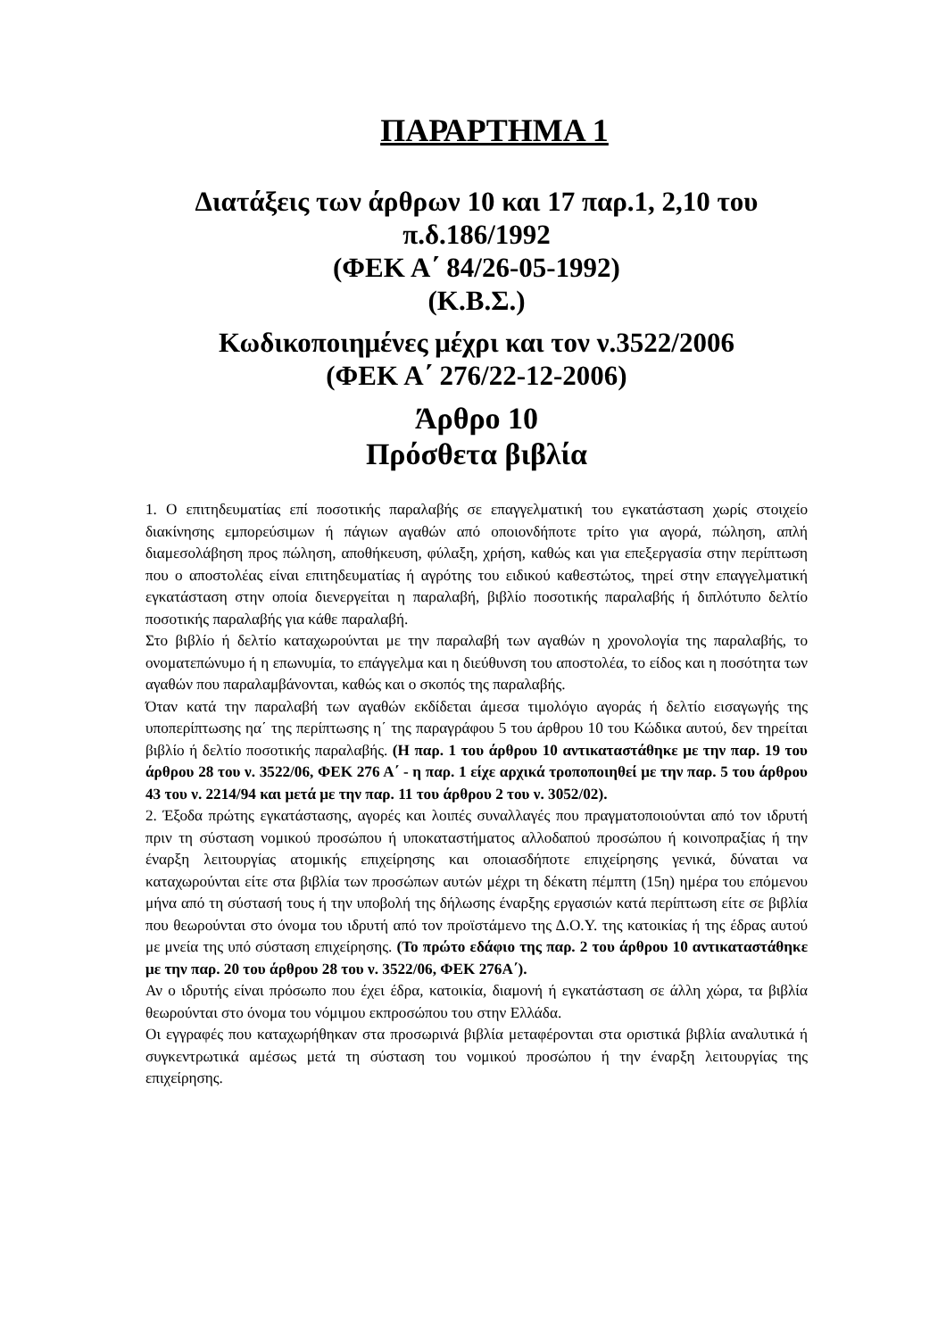ΠΑΡΑΡΤΗΜΑ 1
Διατάξεις των άρθρων 10 και 17 παρ.1, 2,10 του
π.δ.186/1992
(ΦΕΚ Α΄ 84/26-05-1992)
(Κ.Β.Σ.)
Κωδικοποιημένες μέχρι και τον ν.3522/2006
(ΦΕΚ Α΄ 276/22-12-2006)
Άρθρο 10
Πρόσθετα βιβλία
1. Ο επιτηδευματίας επί ποσοτικής παραλαβής σε επαγγελματική του εγκατάσταση χωρίς στοιχείο διακίνησης εμπορεύσιμων ή πάγιων αγαθών από οποιονδήποτε τρίτο για αγορά, πώληση, απλή διαμεσολάβηση προς πώληση, αποθήκευση, φύλαξη, χρήση, καθώς και για επεξεργασία στην περίπτωση που ο αποστολέας είναι επιτηδευματίας ή αγρότης του ειδικού καθεστώτος, τηρεί στην επαγγελματική εγκατάσταση στην οποία διενεργείται η παραλαβή, βιβλίο ποσοτικής παραλαβής ή διπλότυπο δελτίο ποσοτικής παραλαβής για κάθε παραλαβή.
Στο βιβλίο ή δελτίο καταχωρούνται με την παραλαβή των αγαθών η χρονολογία της παραλαβής, το ονοματεπώνυμο ή η επωνυμία, το επάγγελμα και η διεύθυνση του αποστολέα, το είδος και η ποσότητα των αγαθών που παραλαμβάνονται, καθώς και ο σκοπός της παραλαβής.
Όταν κατά την παραλαβή των αγαθών εκδίδεται άμεσα τιμολόγιο αγοράς ή δελτίο εισαγωγής της υποπερίπτωσης ηα΄ της περίπτωσης η΄ της παραγράφου 5 του άρθρου 10 του Κώδικα αυτού, δεν τηρείται βιβλίο ή δελτίο ποσοτικής παραλαβής. (Η παρ. 1 του άρθρου 10 αντικαταστάθηκε με την παρ. 19 του άρθρου 28 του ν. 3522/06, ΦΕΚ 276 Α΄ - η παρ. 1 είχε αρχικά τροποποιηθεί με την παρ. 5 του άρθρου 43 του ν. 2214/94 και μετά με την παρ. 11 του άρθρου 2 του ν. 3052/02).
2. Έξοδα πρώτης εγκατάστασης, αγορές και λοιπές συναλλαγές που πραγματοποιούνται από τον ιδρυτή πριν τη σύσταση νομικού προσώπου ή υποκαταστήματος αλλοδαπού προσώπου ή κοινοπραξίας ή την έναρξη λειτουργίας ατομικής επιχείρησης και οποιασδήποτε επιχείρησης γενικά, δύναται να καταχωρούνται είτε στα βιβλία των προσώπων αυτών μέχρι τη δέκατη πέμπτη (15η) ημέρα του επόμενου μήνα από τη σύστασή τους ή την υποβολή της δήλωσης έναρξης εργασιών κατά περίπτωση είτε σε βιβλία που θεωρούνται στο όνομα του ιδρυτή από τον προϊστάμενο της Δ.Ο.Υ. της κατοικίας ή της έδρας αυτού με μνεία της υπό σύσταση επιχείρησης. (Το πρώτο εδάφιο της παρ. 2 του άρθρου 10 αντικαταστάθηκε με την παρ. 20 του άρθρου 28 του ν. 3522/06, ΦΕΚ 276Α΄).
Αν ο ιδρυτής είναι πρόσωπο που έχει έδρα, κατοικία, διαμονή ή εγκατάσταση σε άλλη χώρα, τα βιβλία θεωρούνται στο όνομα του νόμιμου εκπροσώπου του στην Ελλάδα.
Οι εγγραφές που καταχωρήθηκαν στα προσωρινά βιβλία μεταφέρονται στα οριστικά βιβλία αναλυτικά ή συγκεντρωτικά αμέσως μετά τη σύσταση του νομικού προσώπου ή την έναρξη λειτουργίας της επιχείρησης.